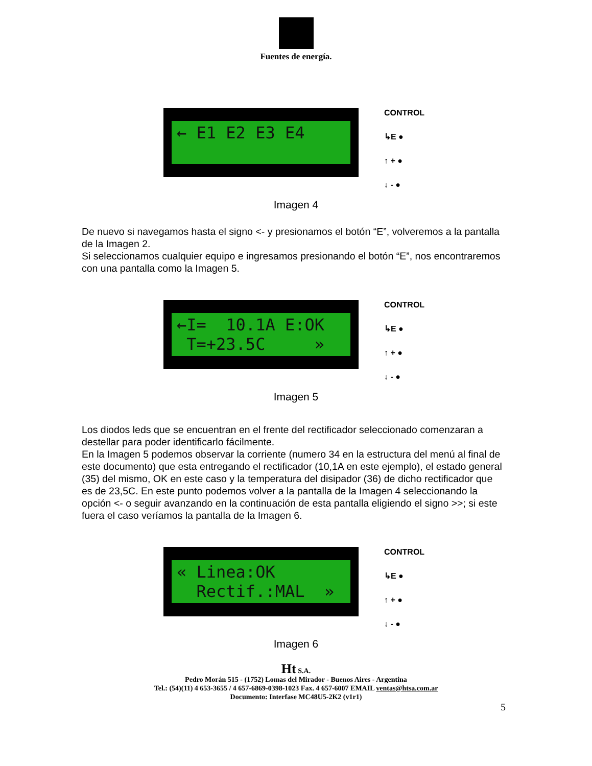Fuentes de energía.
← E1 E2 E3 E4
CONTROL
↳E ●
↑ + ●
↓ - ●
Imagen 4
De nuevo si navegamos hasta el signo <- y presionamos el botón “E”, volveremos a la pantalla de la Imagen 2.
Si seleccionamos cualquier equipo e ingresamos presionando el botón “E”, nos encontraremos con una pantalla como la Imagen 5.
←I= 10.1A E:OK T=+23.5C »
CONTROL
↳E ●
↑ + ●
↓ - ●
Imagen 5
Los diodos leds que se encuentran en el frente del rectificador seleccionado comenzaran a destellar para poder identificarlo fácilmente.
En la Imagen 5 podemos observar la corriente (numero 34 en la estructura del menú al final de este documento) que esta entregando el rectificador (10,1A en este ejemplo), el estado general (35) del mismo, OK en este caso y la temperatura del disipador (36) de dicho rectificador que es de 23,5C. En este punto podemos volver a la pantalla de la Imagen 4 seleccionando la opción <- o seguir avanzando en la continuación de esta pantalla eligiendo el signo >>; si este fuera el caso veríamos la pantalla de la Imagen 6.
« Linea:OK Rectif.:MAL »
CONTROL
↳E ●
↑ + ●
↓ - ●
Imagen 6
Ht S.A.
Pedro Morán 515 - (1752) Lomas del Mirador - Buenos Aires - Argentina
Tel.: (54)(11) 4 653-3655 / 4 657-6869-0398-1023 Fax. 4 657-6007 EMAIL ventas@htsa.com.ar
Documento: Interfase MC48U5-2K2 (v1r1)
5